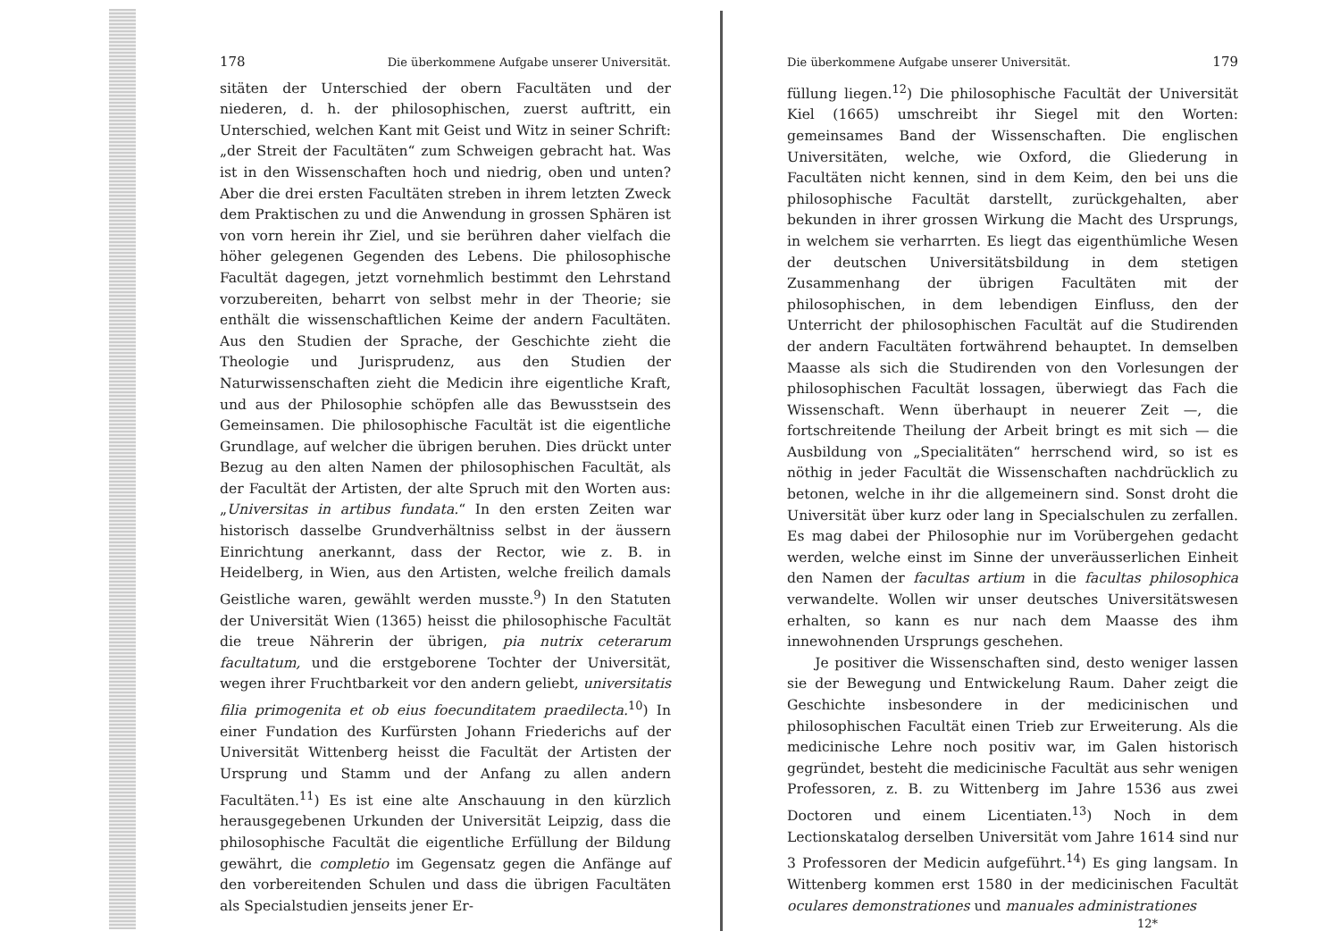178 Die überkommene Aufgabe unserer Universität.
sitäten der Unterschied der obern Facultäten und der niederen, d. h. der philosophischen, zuerst auftritt, ein Unterschied, welchen Kant mit Geist und Witz in seiner Schrift: „der Streit der Facultäten“ zum Schweigen gebracht hat. Was ist in den Wissenschaften hoch und niedrig, oben und unten? Aber die drei ersten Facultäten streben in ihrem letzten Zweck dem Praktischen zu und die Anwendung in grossen Sphären ist von vorn herein ihr Ziel, und sie berühren daher vielfach die höher gelegenen Gegenden des Lebens. Die philosophische Facultät dagegen, jetzt vornehmlich bestimmt den Lehrstand vorzubereiten, beharrt von selbst mehr in der Theorie; sie enthält die wissenschaftlichen Keime der andern Facultäten. Aus den Studien der Sprache, der Geschichte zieht die Theologie und Jurisprudenz, aus den Studien der Naturwissenschaften zieht die Medicin ihre eigentliche Kraft, und aus der Philosophie schöpfen alle das Bewusstsein des Gemeinsamen. Die philosophische Facultät ist die eigentliche Grundlage, auf welcher die übrigen beruhen. Dies drückt unter Bezug au den alten Namen der philosophischen Facultät, als der Facultät der Artisten, der alte Spruch mit den Worten aus: „Universitas in artibus fundata.“ In den ersten Zeiten war historisch dasselbe Grundverhältniss selbst in der äussern Einrichtung anerkannt, dass der Rector, wie z. B. in Heidelberg, in Wien, aus den Artisten, welche freilich damals Geistliche waren, gewählt werden musste.<sup>9</sup>) In den Statuten der Universität Wien (1365) heisst die philosophische Facultät die treue Nährerin der übrigen, pia nutrix ceterarum facultatum, und die erstgeborene Tochter der Universität, wegen ihrer Fruchtbarkeit vor den andern geliebt, universitatis filia primogenita et ob eius foecunditatem praedilecta.<sup>10</sup>) In einer Fundation des Kurfürsten Johann Friederichs auf der Universität Wittenberg heisst die Facultät der Artisten der Ursprung und Stamm und der Anfang zu allen andern Facultäten.<sup>11</sup>) Es ist eine alte Anschauung in den kürzlich herausgegebenen Urkunden der Universität Leipzig, dass die philosophische Facultät die eigentliche Erfüllung der Bildung gewährt, die completio im Gegensatz gegen die Anfänge auf den vorbereitenden Schulen und dass die übrigen Facultäten als Specialstudien jenseits jener Er-
Die überkommene Aufgabe unserer Universität. 179
füllung liegen.<sup>12</sup>) Die philosophische Facultät der Universität Kiel (1665) umschreibt ihr Siegel mit den Worten: gemeinsames Band der Wissenschaften. Die englischen Universitäten, welche, wie Oxford, die Gliederung in Facultäten nicht kennen, sind in dem Keim, den bei uns die philosophische Facultät darstellt, zurückgehalten, aber bekunden in ihrer grossen Wirkung die Macht des Ursprungs, in welchem sie verharrten. Es liegt das eigenthümliche Wesen der deutschen Universitätsbildung in dem stetigen Zusammenhang der übrigen Facultäten mit der philosophischen, in dem lebendigen Einfluss, den der Unterricht der philosophischen Facultät auf die Studirenden der andern Facultäten fortwährend behauptet. In demselben Maasse als sich die Studirenden von den Vorlesungen der philosophischen Facultät lossagen, überwiegt das Fach die Wissenschaft. Wenn überhaupt in neuerer Zeit —, die fortschreitende Theilung der Arbeit bringt es mit sich — die Ausbildung von „Specialitäten“ herrschend wird, so ist es nöthig in jeder Facultät die Wissenschaften nachdrücklich zu betonen, welche in ihr die allgemeinern sind. Sonst droht die Universität über kurz oder lang in Specialschulen zu zerfallen. Es mag dabei der Philosophie nur im Vorübergehen gedacht werden, welche einst im Sinne der unveräusserlichen Einheit den Namen der facultas artium in die facultas philosophica verwandelte. Wollen wir unser deutsches Universitätswesen erhalten, so kann es nur nach dem Maasse des ihm innewohnenden Ursprungs geschehen.
Je positiver die Wissenschaften sind, desto weniger lassen sie der Bewegung und Entwickelung Raum. Daher zeigt die Geschichte insbesondere in der medicinischen und philosophischen Facultät einen Trieb zur Erweiterung. Als die medicinische Lehre noch positiv war, im Galen historisch gegründet, besteht die medicinische Facultät aus sehr wenigen Professoren, z. B. zu Wittenberg im Jahre 1536 aus zwei Doctoren und einem Licentiaten.<sup>13</sup>) Noch in dem Lectionskatalog derselben Universität vom Jahre 1614 sind nur 3 Professoren der Medicin aufgeführt.<sup>14</sup>) Es ging langsam. In Wittenberg kommen erst 1580 in der medicinischen Facultät oculares demonstrationes und manuales administrationes
12*